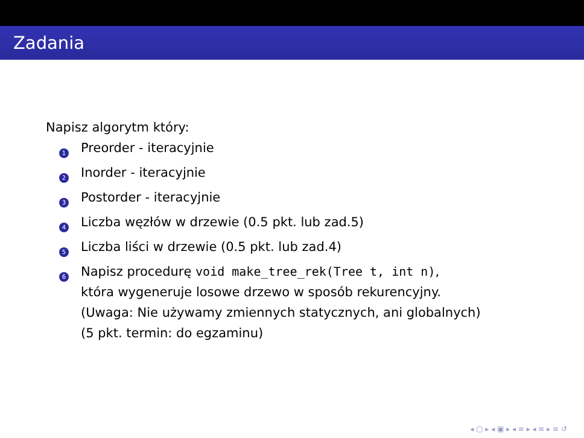Zadania
Napisz algorytm który:
1
Preorder - iteracyjnie
2
Inorder - iteracyjnie
3
Postorder - iteracyjnie
4
Liczba węzłów w drzewie (0.5 pkt. lub zad.5)
5
Liczba liści w drzewie (0.5 pkt. lub zad.4)
6
Napisz procedurę void make_tree_rek(Tree t, int n),
która wygeneruje losowe drzewo w sposób rekurencyjny.
(Uwaga: Nie używamy zmiennych statycznych, ani globalnych)
(5 pkt. termin: do egzaminu)
◂ ▢ ▸ ◂ ▣ ▸ ◂ ≡ ▸ ◂ ≡ ▸ ≡ ↺